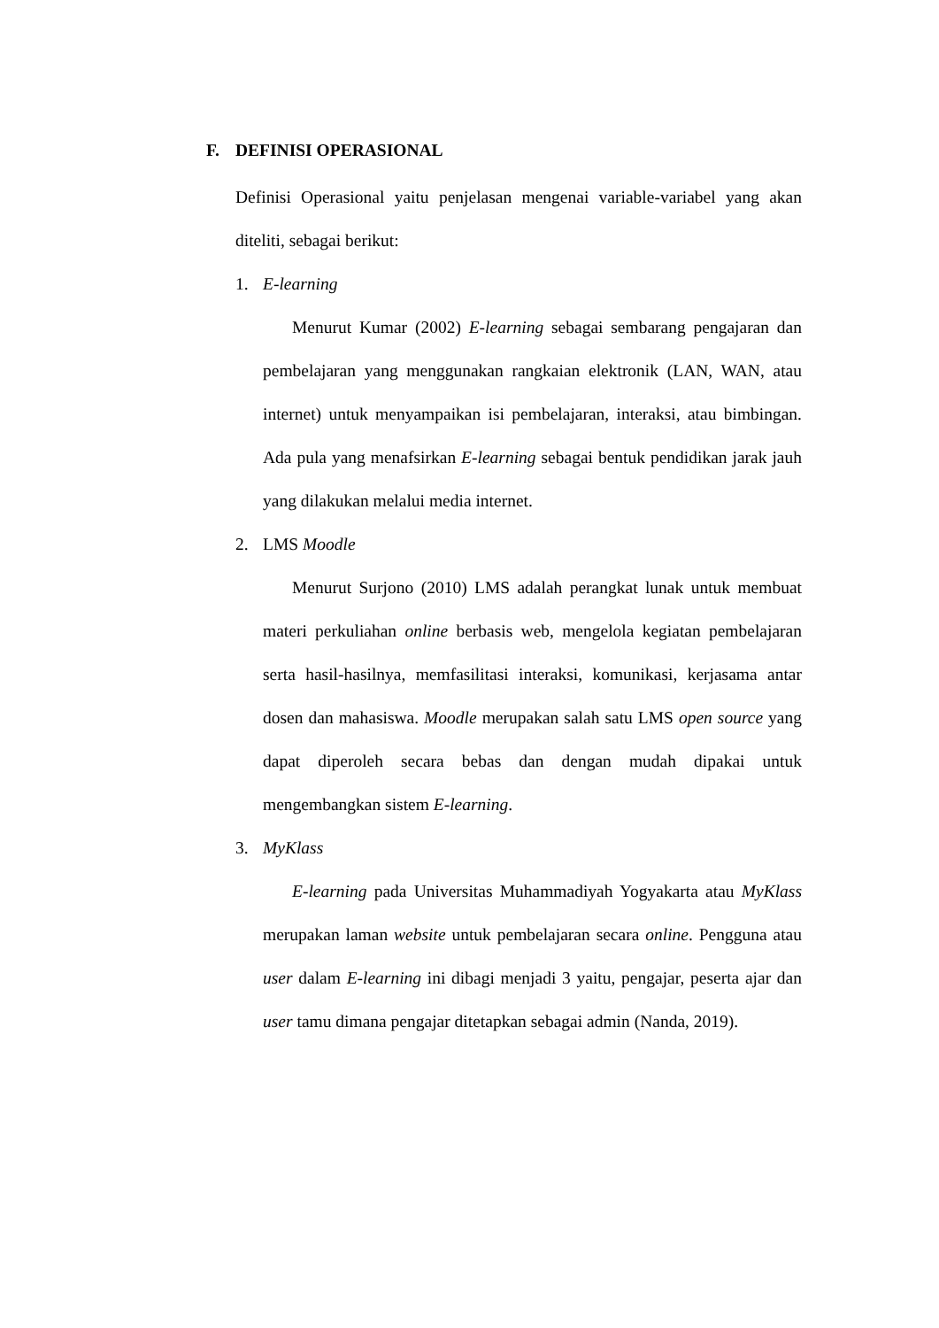F. DEFINISI OPERASIONAL
Definisi Operasional yaitu penjelasan mengenai variable-variabel yang akan diteliti, sebagai berikut:
1. E-learning
Menurut Kumar (2002) E-learning sebagai sembarang pengajaran dan pembelajaran yang menggunakan rangkaian elektronik (LAN, WAN, atau internet) untuk menyampaikan isi pembelajaran, interaksi, atau bimbingan. Ada pula yang menafsirkan E-learning sebagai bentuk pendidikan jarak jauh yang dilakukan melalui media internet.
2. LMS Moodle
Menurut Surjono (2010) LMS adalah perangkat lunak untuk membuat materi perkuliahan online berbasis web, mengelola kegiatan pembelajaran serta hasil-hasilnya, memfasilitasi interaksi, komunikasi, kerjasama antar dosen dan mahasiswa. Moodle merupakan salah satu LMS open source yang dapat diperoleh secara bebas dan dengan mudah dipakai untuk mengembangkan sistem E-learning.
3. MyKlass
E-learning pada Universitas Muhammadiyah Yogyakarta atau MyKlass merupakan laman website untuk pembelajaran secara online. Pengguna atau user dalam E-learning ini dibagi menjadi 3 yaitu, pengajar, peserta ajar dan user tamu dimana pengajar ditetapkan sebagai admin (Nanda, 2019).